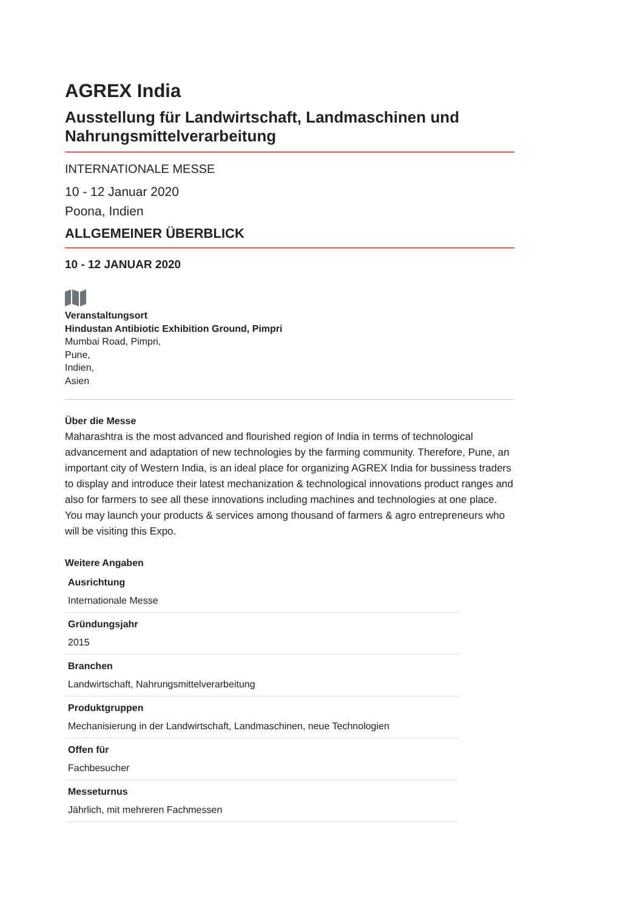AGREX India
Ausstellung für Landwirtschaft, Landmaschinen und Nahrungsmittelverarbeitung
INTERNATIONALE MESSE
10 - 12 Januar 2020
Poona, Indien
ALLGEMEINER ÜBERBLICK
10 - 12 JANUAR 2020
Veranstaltungsort
Hindustan Antibiotic Exhibition Ground, Pimpri
Mumbai Road, Pimpri,
Pune,
Indien,
Asien
Über die Messe
Maharashtra is the most advanced and flourished region of India in terms of technological advancement and adaptation of new technologies by the farming community. Therefore, Pune, an important city of Western India, is an ideal place for organizing AGREX India for bussiness traders to display and introduce their latest mechanization & technological innovations product ranges and also for farmers to see all these innovations including machines and technologies at one place. You may launch your products & services among thousand of farmers & agro entrepreneurs who will be visiting this Expo.
Weitere Angaben
| Ausrichtung |
| --- |
| Internationale Messe |
| Gründungsjahr |
| 2015 |
| Branchen |
| Landwirtschaft, Nahrungsmittelverarbeitung |
| Produktgruppen |
| Mechanisierung in der Landwirtschaft, Landmaschinen, neue Technologien |
| Offen für |
| Fachbesucher |
| Messeturnus |
| Jährlich, mit mehreren Fachmessen |